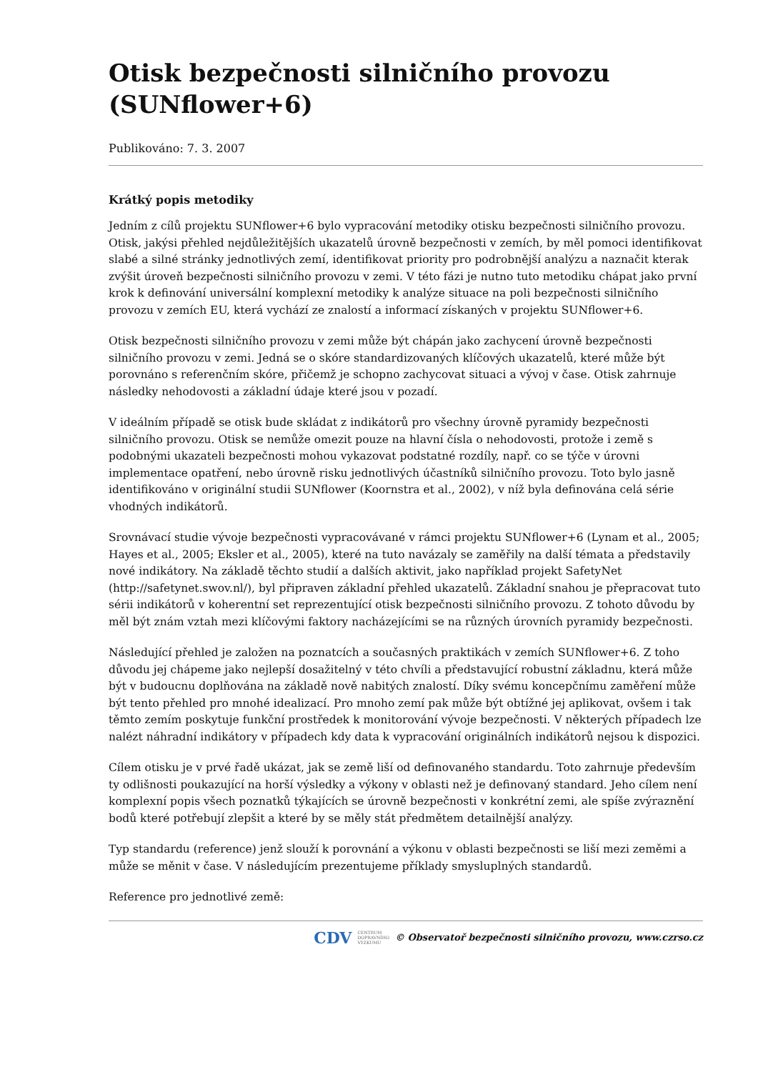Otisk bezpečnosti silničního provozu (SUNflower+6)
Publikováno: 7. 3. 2007
Krátký popis metodiky
Jedním z cílů projektu SUNflower+6 bylo vypracování metodiky otisku bezpečnosti silničního provozu. Otisk, jakýsi přehled nejdůležitějších ukazatelů úrovně bezpečnosti v zemích, by měl pomoci identifikovat slabé a silné stránky jednotlivých zemí, identifikovat priority pro podrobnější analýzu a naznačit kterak zvýšit úroveň bezpečnosti silničního provozu v zemi. V této fázi je nutno tuto metodiku chápat jako první krok k definování universální komplexní metodiky k analýze situace na poli bezpečnosti silničního provozu v zemích EU, která vychází ze znalostí a informací získaných v projektu SUNflower+6.
Otisk bezpečnosti silničního provozu v zemi může být chápán jako zachycení úrovně bezpečnosti silničního provozu v zemi. Jedná se o skóre standardizovaných klíčových ukazatelů, které může být porovnáno s referenčním skóre, přičemž je schopno zachycovat situaci a vývoj v čase. Otisk zahrnuje následky nehodovosti a základní údaje které jsou v pozadí.
V ideálním případě se otisk bude skládat z indikátorů pro všechny úrovně pyramidy bezpečnosti silničního provozu. Otisk se nemůže omezit pouze na hlavní čísla o nehodovosti, protože i země s podobnými ukazateli bezpečnosti mohou vykazovat podstatné rozdíly, např. co se týče v úrovni implementace opatření, nebo úrovně risku jednotlivých účastníků silničního provozu. Toto bylo jasně identifikováno v originální studii SUNflower (Koornstra et al., 2002), v níž byla definována celá série vhodných indikátorů.
Srovnávací studie vývoje bezpečnosti vypracovávané v rámci projektu SUNflower+6 (Lynam et al., 2005; Hayes et al., 2005; Eksler et al., 2005), které na tuto navázaly se zaměřily na další témata a představily nové indikátory. Na základě těchto studií a dalších aktivit, jako například projekt SafetyNet (http://safetynet.swov.nl/), byl připraven základní přehled ukazatelů. Základní snahou je přepracovat tuto sérii indikátorů v koherentní set reprezentující otisk bezpečnosti silničního provozu. Z tohoto důvodu by měl být znám vztah mezi klíčovými faktory nacházejícími se na různých úrovních pyramidy bezpečnosti.
Následující přehled je založen na poznatcích a současných praktikách v zemích SUNflower+6. Z toho důvodu jej chápeme jako nejlepší dosažitelný v této chvíli a představující robustní základnu, která může být v budoucnu doplňována na základě nově nabitých znalostí. Díky svému koncepčnímu zaměření může být tento přehled pro mnohé idealizací. Pro mnoho zemí pak může být obtížné jej aplikovat, ovšem i tak těmto zemím poskytuje funkční prostředek k monitorování vývoje bezpečnosti. V některých případech lze nalézt náhradní indikátory v případech kdy data k vypracování originálních indikátorů nejsou k dispozici.
Cílem otisku je v prvé řadě ukázat, jak se země liší od definovaného standardu. Toto zahrnuje především ty odlišnosti poukazující na horší výsledky a výkony v oblasti než je definovaný standard. Jeho cílem není komplexní popis všech poznatků týkajících se úrovně bezpečnosti v konkrétní zemi, ale spíše zvýraznění bodů které potřebují zlepšit a které by se měly stát předmětem detailnější analýzy.
Typ standardu (reference) jenž slouží k porovnání a výkonu v oblasti bezpečnosti se liší mezi zeměmi a může se měnit v čase. V následujícím prezentujeme příklady smysluplných standardů.
Reference pro jednotlivé země:
CDV CENTRUM
DOPRAVNÍHO
VÝZKUMU © Observatoř bezpečnosti silničního provozu, www.czrso.cz